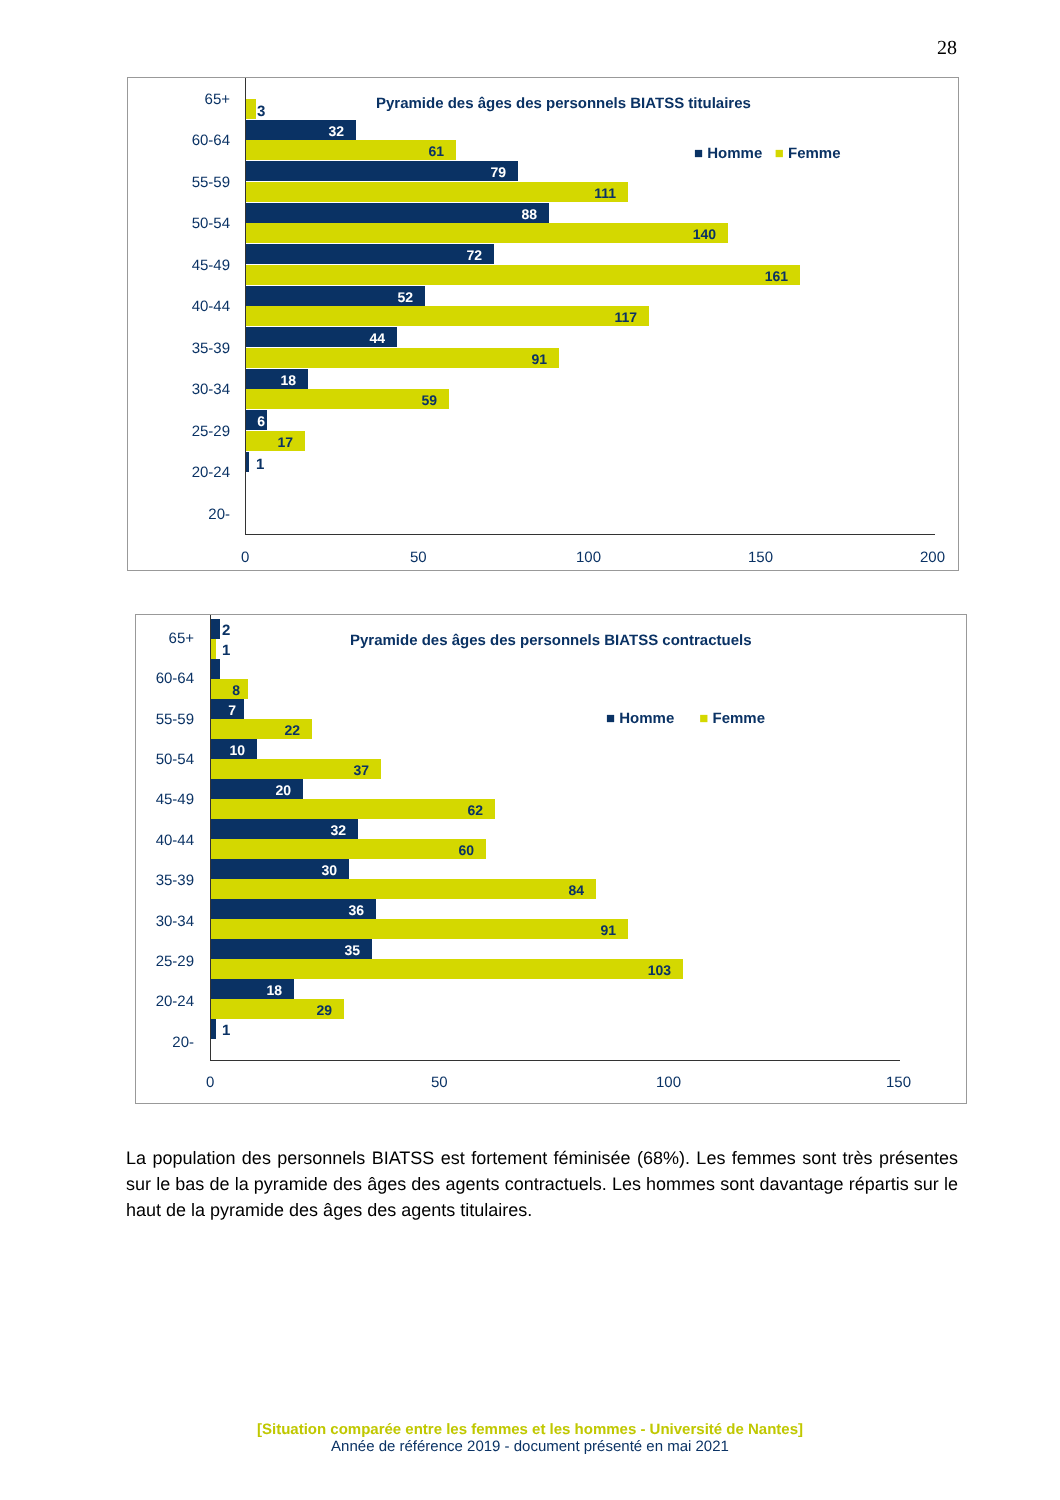28
Pyramide des âges des personnels BIATSS titulaires
■ Homme ■ Femme
65+
60-64
55-59
50-54
45-49
40-44
35-39
30-34
25-29
20-24
20-
3
32
61
79
111
88
140
72
161
52
117
44
91
18
59
6
17
1
0 50 100 150 200
Pyramide des âges des personnels BIATSS contractuels
■ Homme ■ Femme
65+
60-64
55-59
50-54
45-49
40-44
35-39
30-34
25-29
20-24
20-
2
1
8
7
22
10
37
20
62
32
60
30
84
36
91
35
103
18
29
1
0 50 100 150
La population des personnels BIATSS est fortement féminisée (68%). Les femmes sont très présentes sur le bas de la pyramide des âges des agents contractuels. Les hommes sont davantage répartis sur le haut de la pyramide des âges des agents titulaires.
[Situation comparée entre les femmes et les hommes - Université de Nantes]
Année de référence 2019 - document présenté en mai 2021